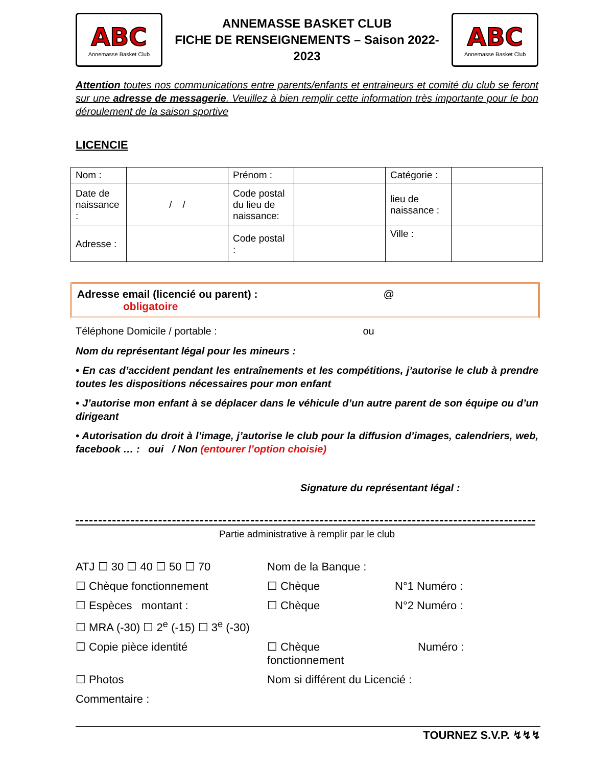ABC
Annemasse Basket Club
ANNEMASSE BASKET CLUB
FICHE DE RENSEIGNEMENTS – Saison 2022-2023
ABC
Annemasse Basket Club
Attention toutes nos communications entre parents/enfants et entraineurs et comité du club se feront sur une adresse de messagerie. Veuillez à bien remplir cette information très importante pour le bon déroulement de la saison sportive
LICENCIE
| Nom : | | Prénom : | | Catégorie : | |
| Date de naissance : | / / | Code postal du lieu de naissance: | | lieu de naissance : | |
| Adresse : | | Code postal : | | Ville : | |
Adresse email (licencié ou parent) : @
obligatoire
Téléphone Domicile / portable : ou
Nom du représentant légal pour les mineurs :
• En cas d’accident pendant les entraînements et les compétitions, j’autorise le club à prendre toutes les dispositions nécessaires pour mon enfant
• J’autorise mon enfant à se déplacer dans le véhicule d’un autre parent de son équipe ou d’un dirigeant
• Autorisation du droit à l’image, j’autorise le club pour la diffusion d’images, calendriers, web, facebook … : oui / Non (entourer l’option choisie)
Signature du représentant légal :
Partie administrative à remplir par le club
ATJ ☐ 30 ☐ 40 ☐ 50 ☐ 70
Nom de la Banque :
☐ Chèque fonctionnement
☐ Chèque
N°1 Numéro :
☐ Espèces montant :
☐ Chèque
N°2 Numéro :
☐ MRA (-30) ☐ 2<sup>e</sup> (-15) ☐ 3<sup>e</sup> (-30)
☐ Copie pièce identité
☐ Chèque fonctionnement
Numéro :
☐ Photos
Nom si différent du Licencié :
Commentaire :
TOURNEZ S.V.P. ↯↯↯